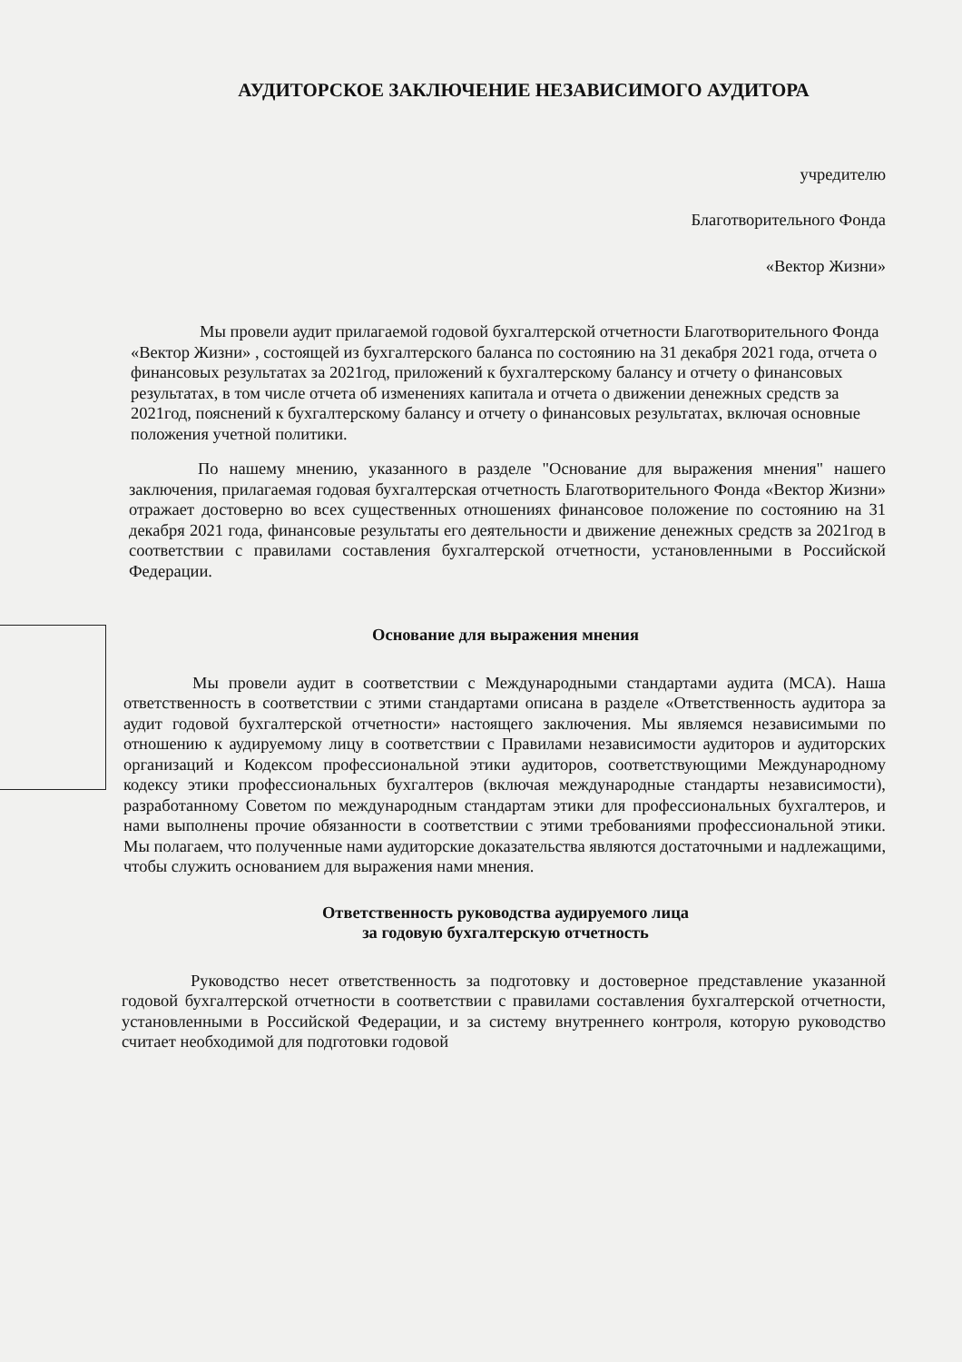АУДИТОРСКОЕ ЗАКЛЮЧЕНИЕ НЕЗАВИСИМОГО АУДИТОРА
учредителю
Благотворительного Фонда
«Вектор Жизни»
Мы провели аудит прилагаемой годовой бухгалтерской отчетности Благотворительного Фонда «Вектор Жизни» , состоящей из бухгалтерского баланса по состоянию на 31 декабря 2021 года, отчета о финансовых результатах за 2021год, приложений к бухгалтерскому балансу и отчету о финансовых результатах, в том числе отчета об изменениях капитала и отчета о движении денежных средств за 2021год, пояснений к бухгалтерскому балансу и отчету о финансовых результатах, включая основные положения учетной политики.
По нашему мнению, указанного в разделе "Основание для выражения мнения" нашего заключения, прилагаемая годовая бухгалтерская отчетность Благотворительного Фонда «Вектор Жизни» отражает достоверно во всех существенных отношениях финансовое положение по состоянию на 31 декабря 2021 года, финансовые результаты его деятельности и движение денежных средств за 2021год в соответствии с правилами составления бухгалтерской отчетности, установленными в Российской Федерации.
Основание для выражения мнения
Мы провели аудит в соответствии с Международными стандартами аудита (МСА). Наша ответственность в соответствии с этими стандартами описана в разделе «Ответственность аудитора за аудит годовой бухгалтерской отчетности» настоящего заключения. Мы являемся независимыми по отношению к аудируемому лицу в соответствии с Правилами независимости аудиторов и аудиторских организаций и Кодексом профессиональной этики аудиторов, соответствующими Международному кодексу этики профессиональных бухгалтеров (включая международные стандарты независимости), разработанному Советом по международным стандартам этики для профессиональных бухгалтеров, и нами выполнены прочие обязанности в соответствии с этими требованиями профессиональной этики. Мы полагаем, что полученные нами аудиторские доказательства являются достаточными и надлежащими, чтобы служить основанием для выражения нами мнения.
Ответственность руководства аудируемого лица
за годовую бухгалтерскую отчетность
Руководство несет ответственность за подготовку и достоверное представление указанной годовой бухгалтерской отчетности в соответствии с правилами составления бухгалтерской отчетности, установленными в Российской Федерации, и за систему внутреннего контроля, которую руководство считает необходимой для подготовки годовой